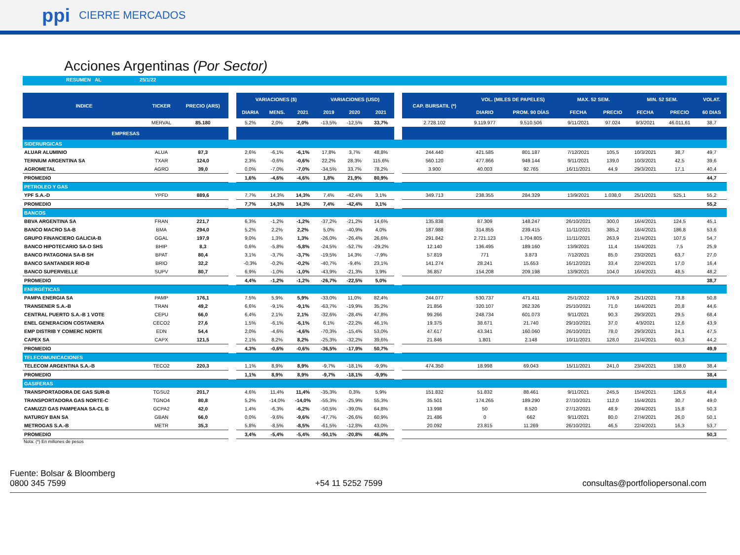ppi CIERRE MERCADOS
Acciones Argentinas (Por Sector)
RESUMEN AL 25/1/22
| INDICE | TICKER | PRECIO (ARS) | | VARIACIONES ($) | | | VARIACIONES (USD) | | | | CAP. BURSATIL (*) | VOL. (MILES DE PAPELES) | | MAX. 52 SEM. | | MIN. 52 SEM. | | VOLAT. |
| --- | --- | --- | --- | --- | --- | --- | --- | --- | --- | --- | --- | --- | --- | --- | --- | --- | --- | --- |
| | | | | DIARIA | MENS. | 2021 | 2019 | 2020 | 2021 | | | DIARIO | PROM. 90 DÍAS | FECHA | PRECIO | FECHA | PRECIO | 60 DIAS |
| | MERVAL | 85.180 | | 5,2% | 2,0% | 2,0% | -13,5% | -12,5% | 33,7% | | 2.728.102 | 9.119.977 | 9.510.506 | 9/11/2021 | 97.024 | 9/3/2021 | 46.011,61 | 38,7 |
| EMPRESAS | | | | | | | | | | | | | | | | | | |
| SIDERURGICAS | | | | | | | | | | | | | | | | | | |
| ALUAR ALUMINIO | ALUA | 87,3 | | 2,6% | -6,1% | -6,1% | 17,8% | 3,7% | 48,8% | | 244.440 | 421.585 | 801.187 | 7/12/2021 | 105,5 | 10/3/2021 | 38,7 | 49,7 |
| TERNIUM ARGENTINA SA | TXAR | 124,0 | | 2,3% | -0,6% | -0,6% | 22,2% | 28,3% | 115,6% | | 560.120 | 477.866 | 949.144 | 9/11/2021 | 139,0 | 10/3/2021 | 42,5 | 39,6 |
| AGROMETAL | AGRO | 39,0 | | 0,0% | -7,0% | -7,0% | -34,5% | 33,7% | 78,2% | | 3.900 | 40.003 | 92.765 | 16/11/2021 | 44,9 | 29/3/2021 | 17,1 | 40,4 |
| PROMEDIO | | | | 1,6% | -4,6% | -4,6% | 1,8% | 21,9% | 80,9% | | | | | | | | | 44,7 |
| PETROLEO Y GAS | | | | | | | | | | | | | | | | | | |
| YPF S.A.-D | YPFD | 889,6 | | 7,7% | 14,3% | 14,3% | 7,4% | -42,4% | 3,1% | | 349.713 | 238.355 | 284.329 | 13/9/2021 | 1.038,0 | 25/1/2021 | 525,1 | 55,2 |
| PROMEDIO | | | | 7,7% | 14,3% | 14,3% | 7,4% | -42,4% | 3,1% | | | | | | | | | 55,2 |
| BANCOS | | | | | | | | | | | | | | | | | | |
| BBVA ARGENTINA SA | FRAN | 221,7 | | 6,3% | -1,2% | -1,2% | -37,2% | -21,2% | 14,6% | | 135.838 | 87.309 | 148.247 | 26/10/2021 | 300,0 | 16/4/2021 | 124,5 | 45,1 |
| BANCO MACRO SA-B | BMA | 294,0 | | 5,2% | 2,2% | 2,2% | 5,0% | -40,9% | 4,0% | | 187.988 | 314.855 | 239.415 | 11/11/2021 | 385,2 | 16/4/2021 | 186,8 | 53,6 |
| GRUPO FINANCIERO GALICIA-B | GGAL | 197,9 | | 9,0% | 1,3% | 1,3% | -26,0% | -26,4% | 26,6% | | 291.842 | 2.721.123 | 1.704.805 | 11/11/2021 | 263,9 | 21/4/2021 | 107,5 | 54,7 |
| BANCO HIPOTECARIO SA-D SHS | BHIP | 8,3 | | 0,6% | -5,8% | -5,8% | -24,5% | -52,7% | -29,2% | | 12.140 | 136.495 | 189.160 | 13/9/2021 | 11,4 | 15/4/2021 | 7,5 | 25,9 |
| BANCO PATAGONIA SA-B SH | BPAT | 80,4 | | 3,1% | -3,7% | -3,7% | -19,5% | 14,3% | -7,9% | | 57.819 | 771 | 3.873 | 7/12/2021 | 85,0 | 23/2/2021 | 63,7 | 27,0 |
| BANCO SANTANDER RIO-B | BRIO | 32,2 | | -0,3% | -0,2% | -0,2% | -40,7% | -9,4% | 23,1% | | 141.274 | 28.241 | 15.653 | 16/12/2021 | 33,4 | 22/4/2021 | 17,0 | 16,4 |
| BANCO SUPERVIELLE | SUPV | 80,7 | | 6,9% | -1,0% | -1,0% | -43,9% | -21,3% | 3,9% | | 36.857 | 154.208 | 209.198 | 13/9/2021 | 104,0 | 16/4/2021 | 48,5 | 48,2 |
| PROMEDIO | | | | 4,4% | -1,2% | -1,2% | -26,7% | -22,5% | 5,0% | | | | | | | | | 38,7 |
| ENERGÉTICAS | | | | | | | | | | | | | | | | | | |
| PAMPA ENERGIA SA | PAMP | 176,1 | | 7,5% | 5,9% | 5,9% | -33,0% | 11,0% | 82,4% | | 244.077 | 530.737 | 471.411 | 25/1/2022 | 176,9 | 25/1/2021 | 73,8 | 50,8 |
| TRANSENER S.A.-B | TRAN | 49,2 | | 6,6% | -9,1% | -9,1% | -63,7% | -19,9% | 35,2% | | 21.856 | 320.107 | 262.326 | 25/10/2021 | 71,0 | 16/4/2021 | 20,8 | 44,6 |
| CENTRAL PUERTO S.A.-B 1 VOTE | CEPU | 66,0 | | 6,4% | 2,1% | 2,1% | -32,6% | -28,4% | 47,8% | | 99.266 | 248.734 | 601.073 | 9/11/2021 | 90,3 | 29/3/2021 | 29,5 | 68,4 |
| ENEL GENERACION COSTANERA | CECO2 | 27,6 | | 1,5% | -6,1% | -6,1% | 6,1% | -22,2% | 46,1% | | 19.375 | 38.671 | 21.740 | 29/10/2021 | 37,0 | 4/3/2021 | 12,6 | 43,9 |
| EMP DISTRIB Y COMERC NORTE | EDN | 54,4 | | 2,0% | -4,6% | -4,6% | -70,3% | -15,4% | 53,0% | | 47.617 | 43.341 | 160.060 | 26/10/2021 | 78,0 | 29/3/2021 | 24,1 | 47,5 |
| CAPEX SA | CAPX | 121,5 | | 2,1% | 8,2% | 8,2% | -25,3% | -32,2% | 39,6% | | 21.846 | 1.801 | 2.148 | 10/11/2021 | 128,0 | 21/4/2021 | 60,3 | 44,2 |
| PROMEDIO | | | | 4,3% | -0,6% | -0,6% | -36,5% | -17,9% | 50,7% | | | | | | | | | 49,9 |
| TELECOMUNICACIONES | | | | | | | | | | | | | | | | | | |
| TELECOM ARGENTINA S.A.-B | TECO2 | 220,3 | | 1,1% | 8,9% | 8,9% | -9,7% | -18,1% | -9,9% | | 474.350 | 18.998 | 69.043 | 15/11/2021 | 241,0 | 23/4/2021 | 138,0 | 38,4 |
| PROMEDIO | | | | 1,1% | 8,9% | 8,9% | -9,7% | -18,1% | -9,9% | | | | | | | | | 38,4 |
| GASIFERAS | | | | | | | | | | | | | | | | | | |
| TRANSPORTADORA DE GAS SUR-B | TGSU2 | 201,7 | | 4,6% | 11,4% | 11,4% | -35,3% | 0,3% | 5,9% | | 151.832 | 51.832 | 88.461 | 9/11/2021 | 245,5 | 15/4/2021 | 126,5 | 48,4 |
| TRANSPORTADORA GAS NORTE-C | TGNO4 | 80,8 | | 5,2% | -14,0% | -14,0% | -55,3% | -25,9% | 55,3% | | 35.501 | 174.265 | 189.290 | 27/10/2021 | 112,0 | 15/4/2021 | 30,7 | 49,0 |
| CAMUZZI GAS PAMPEANA SA-CL B | GCPA2 | 42,0 | | 1,4% | -6,3% | -6,2% | -50,5% | -39,0% | 64,8% | | 13.998 | 50 | 8.520 | 27/12/2021 | 48,9 | 20/4/2021 | 15,8 | 50,3 |
| NATURGY BAN SA | GBAN | 66,0 | | 0,0% | -9,6% | -9,6% | -47,7% | -26,6% | 60,9% | | 21.486 | 0 | 662 | 9/11/2021 | 80,0 | 27/4/2021 | 26,0 | 50,1 |
| METROGAS S.A.-B | METR | 35,3 | | 5,8% | -8,5% | -8,5% | -61,5% | -12,8% | 43,0% | | 20.092 | 23.815 | 11.269 | 26/10/2021 | 46,5 | 22/4/2021 | 16,3 | 53,7 |
| PROMEDIO | | | | 3,4% | -5,4% | -5,4% | -50,1% | -20,8% | 46,0% | | | | | | | | | 50,3 |
Nota: (*) En millones de pesos
Fuente: Bolsar & Bloomberg
0800 345 7599
+54 11 5252 7599
consultas@portfoliopersonal.com